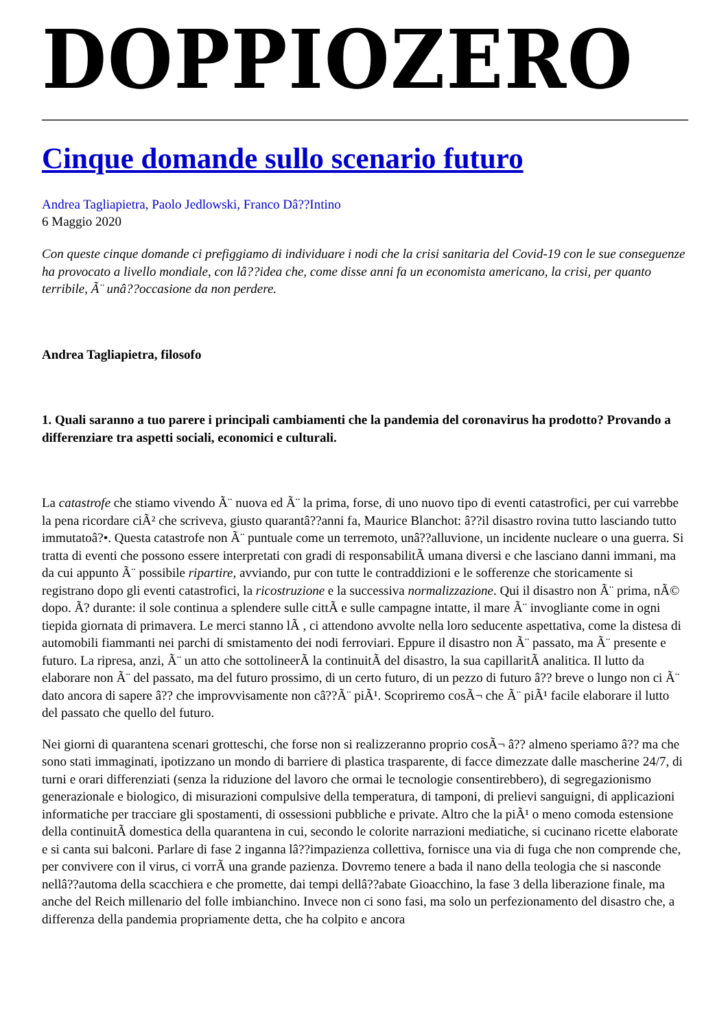DOPPIOZERO
Cinque domande sullo scenario futuro
Andrea Tagliapietra, Paolo Jedlowski, Franco Dâ??Intino
6 Maggio 2020
Con queste cinque domande ci prefiggiamo di individuare i nodi che la crisi sanitaria del Covid-19 con le sue conseguenze ha provocato a livello mondiale, con lâ??idea che, come disse anni fa un economista americano, la crisi, per quanto terribile, Ã¨ unâ??occasione da non perdere.
Andrea Tagliapietra, filosofo
1. Quali saranno a tuo parere i principali cambiamenti che la pandemia del coronavirus ha prodotto? Provando a differenziare tra aspetti sociali, economici e culturali.
La catastrofe che stiamo vivendo Ã¨ nuova ed Ã¨ la prima, forse, di uno nuovo tipo di eventi catastrofici, per cui varrebbe la pena ricordare ciÃ² che scriveva, giusto quarantâ??anni fa, Maurice Blanchot: â??il disastro rovina tutto lasciando tutto immutatoâ?•. Questa catastrofe non Ã¨ puntuale come un terremoto, unâ??alluvione, un incidente nucleare o una guerra. Si tratta di eventi che possono essere interpretati con gradi di responsabilitÃ umana diversi e che lasciano danni immani, ma da cui appunto Ã¨ possibile ripartire, avviando, pur con tutte le contraddizioni e le sofferenze che storicamente si registrano dopo gli eventi catastrofici, la ricostruzione e la successiva normalizzazione. Qui il disastro non Ã¨ prima, nÃ© dopo. Ã? durante: il sole continua a splendere sulle cittÃ e sulle campagne intatte, il mare Ã¨ invogliante come in ogni tiepida giornata di primavera. Le merci stanno lÃ , ci attendono avvolte nella loro seducente aspettativa, come la distesa di automobili fiammanti nei parchi di smistamento dei nodi ferroviari. Eppure il disastro non Ã¨ passato, ma Ã¨ presente e futuro. La ripresa, anzi, Ã¨ un atto che sottolineerÃ la continuitÃ del disastro, la sua capillaritÃ analitica. Il lutto da elaborare non Ã¨ del passato, ma del futuro prossimo, di un certo futuro, di un pezzo di futuro â?? breve o lungo non ci Ã¨ dato ancora di sapere â?? che improvvisamente non câ??Ã¨ piÃ¹. Scopriremo cosÃ¬ che Ã¨ piÃ¹ facile elaborare il lutto del passato che quello del futuro.
Nei giorni di quarantena scenari grotteschi, che forse non si realizzeranno proprio cosÃ¬ â?? almeno speriamo â?? ma che sono stati immaginati, ipotizzano un mondo di barriere di plastica trasparente, di facce dimezzate dalle mascherine 24/7, di turni e orari differenziati (senza la riduzione del lavoro che ormai le tecnologie consentirebbero), di segregazionismo generazionale e biologico, di misurazioni compulsive della temperatura, di tamponi, di prelievi sanguigni, di applicazioni informatiche per tracciare gli spostamenti, di ossessioni pubbliche e private. Altro che la piÃ¹ o meno comoda estensione della continuitÃ domestica della quarantena in cui, secondo le colorite narrazioni mediatiche, si cucinano ricette elaborate e si canta sui balconi. Parlare di fase 2 inganna lâ??impazienza collettiva, fornisce una via di fuga che non comprende che, per convivere con il virus, ci vorrÃ una grande pazienza. Dovremo tenere a bada il nano della teologia che si nasconde nellâ??automa della scacchiera e che promette, dai tempi dellâ??abate Gioacchino, la fase 3 della liberazione finale, ma anche del Reich millenario del folle imbianchino. Invece non ci sono fasi, ma solo un perfezionamento del disastro che, a differenza della pandemia propriamente detta, che ha colpito e ancora